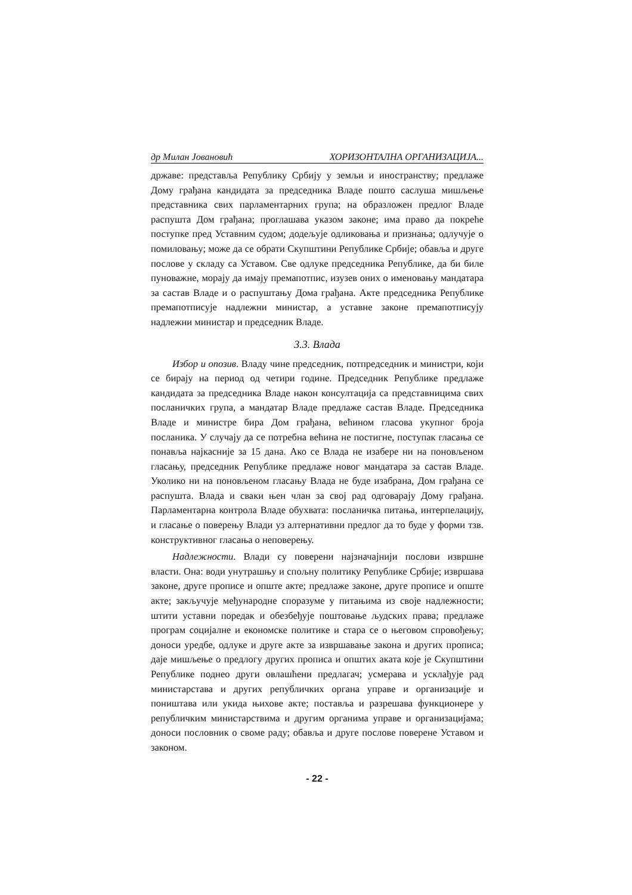др Милан Јовановић ХОРИЗОНТАЛНА ОРГАНИЗАЦИЈА...
државе: представља Републику Србију у земљи и иностранству; предлаже Дому грађана кандидата за председника Владе пошто саслуша мишљење представника свих парламентарних група; на образложен предлог Владе распушта Дом грађана; проглашава указом законе; има право да покреће поступке пред Уставним судом; додељује одликовања и признања; одлучује о помиловању; може да се обрати Скупштини Републике Србије; обавља и друге послове у складу са Уставом. Све одлуке председника Републике, да би биле пуноважне, морају да имају премапотпис, изузев оних о именовању мандатара за састав Владе и о распуштању Дома грађана. Акте председника Републике премапотписује надлежни министар, а уставне законе премапотписују надлежни министар и председник Владе.
3.3. Влада
Избор и опозив. Владу чине председник, потпредседник и министри, који се бирају на период од четири године. Председник Републике предлаже кандидата за председника Владе након консултација са представницима свих посланичких група, а мандатар Владе предлаже састав Владе. Председника Владе и министре бира Дом грађана, већином гласова укупног броја посланика. У случају да се потребна већина не постигне, поступак гласања се понавља најкасније за 15 дана. Ако се Влада не изабере ни на поновљеном гласању, председник Републике предлаже новог мандатара за састав Владе. Уколико ни на поновљеном гласању Влада не буде изабрана, Дом грађана се распушта. Влада и сваки њен члан за свој рад одговарају Дому грађана. Парламентарна контрола Владе обухвата: посланичка питања, интерпелацију, и гласање о поверењу Влади уз алтернативни предлог да то буде у форми тзв. конструктивног гласања о неповерењу.
Надлежности. Влади су поверени најзначајнији послови извршне власти. Она: води унутрашњу и спољну политику Републике Србије; извршава законе, друге прописе и опште акте; предлаже законе, друге прописе и опште акте; закључује међународне споразуме у питањима из своје надлежности; штити уставни поредак и обезбеђује поштовање људских права; предлаже програм социјалне и економске политике и стара се о његовом спровођењу; доноси уредбе, одлуке и друге акте за извршавање закона и других прописа; даје мишљење о предлогу других прописа и општих аката које је Скупштини Републике поднео други овлашћени предлагач; усмерава и усклађује рад министарстава и других републичких органа управе и организације и поништава или укида њихове акте; поставља и разрешава функционере у републичким министарствима и другим органима управе и организацијама; доноси пословник о своме раду; обавља и друге послове поверене Уставом и законом.
- 22 -